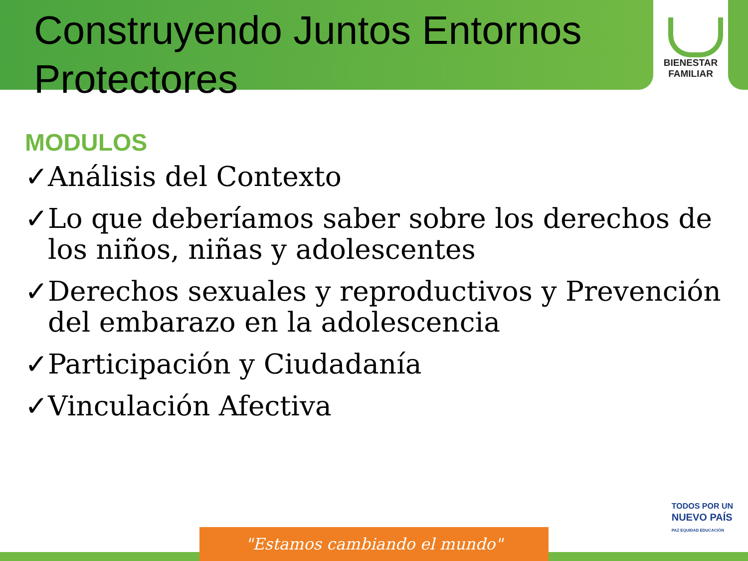Construyendo Juntos Entornos Protectores
BIENESTAR
FAMILIAR
MODULOS
✓Análisis del Contexto
✓Lo que deberíamos saber sobre los derechos de los niños, niñas y adolescentes
✓Derechos sexuales y reproductivos y Prevención del embarazo en la adolescencia
✓Participación y Ciudadanía
✓Vinculación Afectiva
"Estamos cambiando el mundo"
TODOS POR UN
NUEVO PAÍS
PAZ EQUIDAD EDUCACIÓN